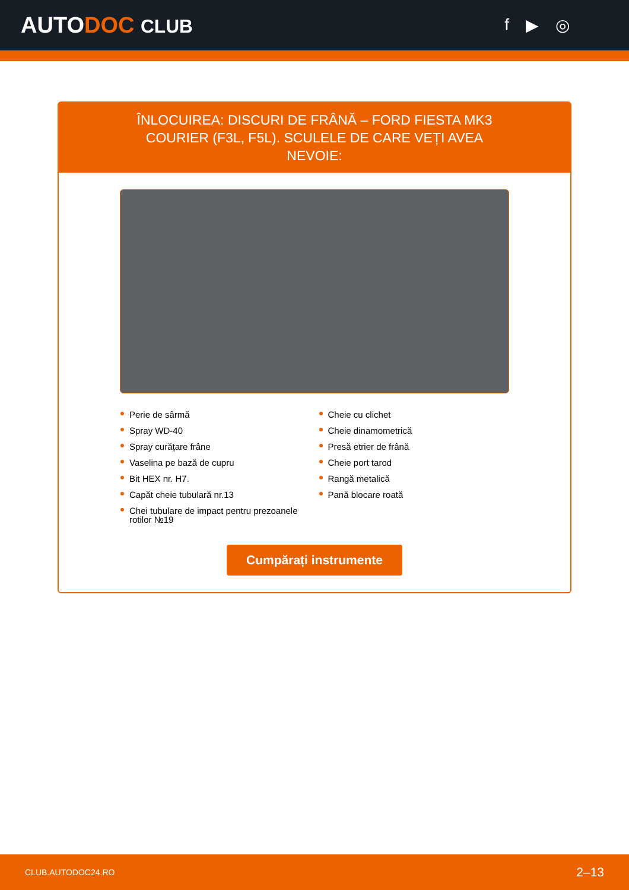AUTODOC CLUB f ▶ ◎
ÎNLOCUIREA: DISCURI DE FRÂNĂ – FORD FIESTA MK3 COURIER (F3L, F5L). SCULELE DE CARE VEȚI AVEA NEVOIE:
Perie de sârmă
Spray WD-40
Spray curățare frâne
Vaselina pe bază de cupru
Bit HEX nr. H7.
Capăt cheie tubulară nr.13
Chei tubulare de impact pentru prezoanele rotilor №19
Cheie cu clichet
Cheie dinamometrică
Presă etrier de frână
Cheie port tarod
Rangă metalică
Pană blocare roată
Cumpărați instrumente
CLUB.AUTODOC24.RO 2–13